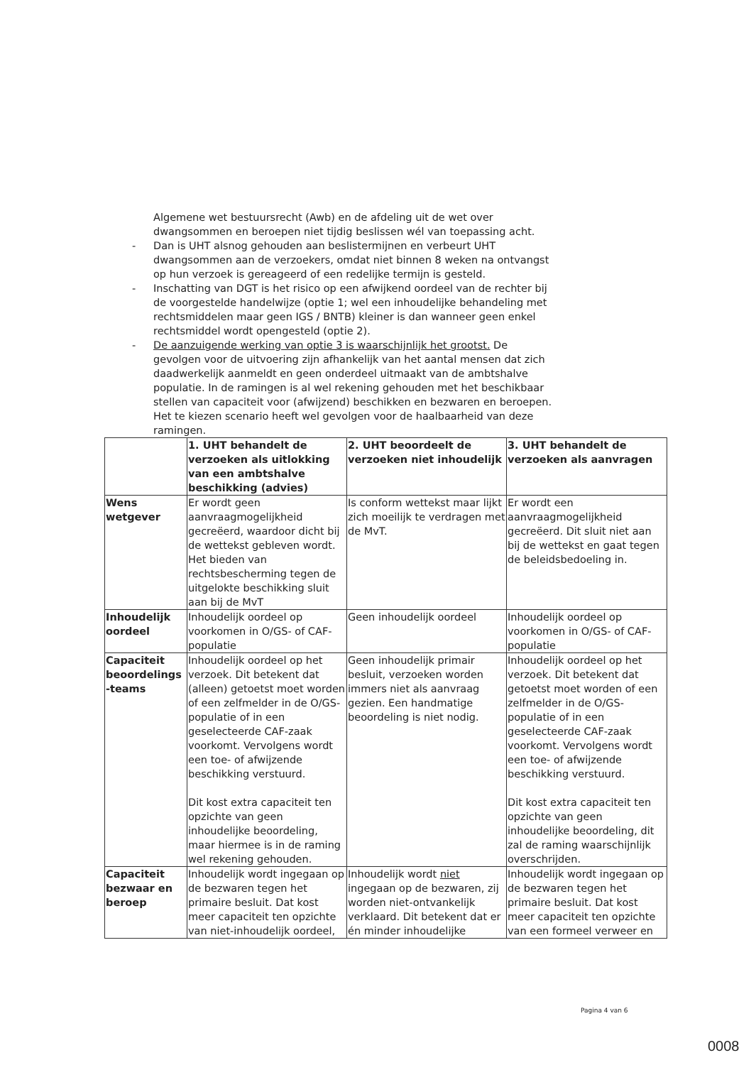Algemene wet bestuursrecht (Awb) en de afdeling uit de wet over dwangsommen en beroepen niet tijdig beslissen wél van toepassing acht.
- Dan is UHT alsnog gehouden aan beslistermijnen en verbeurt UHT dwangsommen aan de verzoekers, omdat niet binnen 8 weken na ontvangst op hun verzoek is gereageerd of een redelijke termijn is gesteld.
- Inschatting van DGT is het risico op een afwijkend oordeel van de rechter bij de voorgestelde handelwijze (optie 1; wel een inhoudelijke behandeling met rechtsmiddelen maar geen IGS / BNTB) kleiner is dan wanneer geen enkel rechtsmiddel wordt opengesteld (optie 2).
- De aanzuigende werking van optie 3 is waarschijnlijk het grootst. De gevolgen voor de uitvoering zijn afhankelijk van het aantal mensen dat zich daadwerkelijk aanmeldt en geen onderdeel uitmaakt van de ambtshalve populatie. In de ramingen is al wel rekening gehouden met het beschikbaar stellen van capaciteit voor (afwijzend) beschikken en bezwaren en beroepen. Het te kiezen scenario heeft wel gevolgen voor de haalbaarheid van deze ramingen.
| | 1. UHT behandelt de verzoeken als uitlokking van een ambtshalve beschikking (advies) | 2. UHT beoordeelt de verzoeken niet inhoudelijk | 3. UHT behandelt de verzoeken als aanvragen |
| --- | --- | --- | --- |
| Wens wetgever | Er wordt geen aanvraagmogelijkheid gecreëerd, waardoor dicht bij de wettekst gebleven wordt. Het bieden van rechtsbescherming tegen de uitgelokte beschikking sluit aan bij de MvT | Is conform wettekst maar lijkt zich moeilijk te verdragen met de MvT. | Er wordt een aanvraagmogelijkheid gecreëerd. Dit sluit niet aan bij de wettekst en gaat tegen de beleidsbedoeling in. |
| Inhoudelijk oordeel | Inhoudelijk oordeel op voorkomen in O/GS- of CAF-populatie | Geen inhoudelijk oordeel | Inhoudelijk oordeel op voorkomen in O/GS- of CAF-populatie |
| Capaciteit beoordelings -teams | Inhoudelijk oordeel op het verzoek. Dit betekent dat (alleen) getoetst moet worden of een zelfmelder in de O/GS-populatie of in een geselecteerde CAF-zaak voorkomt. Vervolgens wordt een toe- of afwijzende beschikking verstuurd. Dit kost extra capaciteit ten opzichte van geen inhoudelijke beoordeling, maar hiermee is in de raming wel rekening gehouden. | Geen inhoudelijk primair besluit, verzoeken worden immers niet als aanvraag gezien. Een handmatige beoordeling is niet nodig. | Inhoudelijk oordeel op het verzoek. Dit betekent dat getoetst moet worden of een zelfmelder in de O/GS-populatie of in een geselecteerde CAF-zaak voorkomt. Vervolgens wordt een toe- of afwijzende beschikking verstuurd. Dit kost extra capaciteit ten opzichte van geen inhoudelijke beoordeling, dit zal de raming waarschijnlijk overschrijden. |
| Capaciteit bezwaar en beroep | Inhoudelijk wordt ingegaan op de bezwaren tegen het primaire besluit. Dat kost meer capaciteit ten opzichte van niet-inhoudelijk oordeel, | Inhoudelijk wordt niet ingegaan op de bezwaren, zij worden niet-ontvankelijk verklaard. Dit betekent dat er én minder inhoudelijke | Inhoudelijk wordt ingegaan op de bezwaren tegen het primaire besluit. Dat kost meer capaciteit ten opzichte van een formeel verweer en |
Pagina 4 van 6
0008